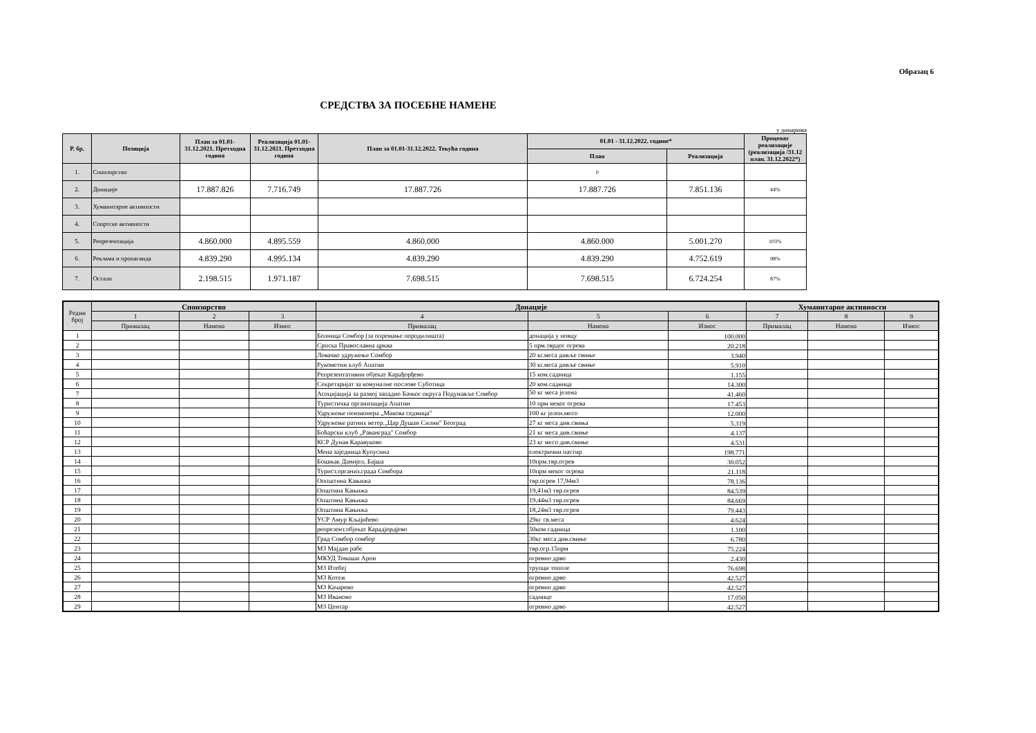Образац 6
СРЕДСТВА ЗА ПОСЕБНЕ НАМЕНЕ
у динарима
| Р. бр. | Позиција | План за 01.01-31.12.2021. Претходна година | Реализација 01.01-31.12.2021. Претходна година | План за 01.01-31.12.2022. Текућа година | 01.01 - 31.12.2022. године* | | Проценат реализације (реализација /31.12 план. 31.12.2022*) |
| --- | --- | --- | --- | --- | --- | --- | --- |
| | | | | | План | Реализација | |
| 1. | Спонзорство | | | | 0 | | |
| 2. | Донације | 17.887.826 | 7.716.749 | 17.887.726 | 17.887.726 | 7.851.136 | 44% |
| 3. | Хуманитарне активности | | | | | | |
| 4. | Спортске активности | | | | | | |
| 5. | Репрезентација | 4.860.000 | 4.895.559 | 4.860.000 | 4.860.000 | 5.001.270 | 103% |
| 6. | Реклама и пропаганда | 4.839.290 | 4.995.134 | 4.839.290 | 4.839.290 | 4.752.619 | 98% |
| 7. | Остало | 2.198.515 | 1.971.187 | 7.698.515 | 7.698.515 | 6.724.254 | 87% |
| Редни број | Спонзорство | | | Донације | | | Хуманитарне активности | | |
| --- | --- | --- | --- | --- | --- | --- | --- | --- | --- |
| | 1 | 2 | 3 | 4 | 5 | 6 | 7 | 8 | 9 |
| | Прималац | Намена | Износ | Прималац | Намена | Износ | Прималац | Намена | Износ |
| 1 | | | | Болница Сомбор (за опремање породилишта) | донација у новцу | 100.000 | | | |
| 2 | | | | Српска Православна црква | 5 прм.тврдог огрева | 20.218 | | | |
| 3 | | | | Ловачко удружење Сомбор | 20 кг.меса дивље свиње | 3.940 | | | |
| 4 | | | | Рукометни клуб Апатин | 30 кг.меса дивље свиње | 5.910 | | | |
| 5 | | | | Репрезентативни објекат Карађорђево | 15 ком.садница | 1.155 | | | |
| 6 | | | | Секретаријат за комуналне послове Суботица | 20 ком.садница | 14.300 | | | |
| 7 | | | | Асоцијација за развој западно Бачког округа Подунавље Сомбор | 50 кг меса јелена | 41.460 | | | |
| 8 | | | | Туристичка организација Апатин | 10 прм меког огрева | 17.453 | | | |
| 9 | | | | Удружење пензионера „Макова седмица" | 100 кг јелен.месо | 12.000 | | | |
| 10 | | | | Удружење ратних ветер.„Цар Душан Силни" Београд | 27 кг меса див.свиња | 5.319 | | | |
| 11 | | | | Боћарски клуб „Раванград" Сомбор | 21 кг меса див.свиње | 4.137 | | | |
| 12 | | | | КСР Дунав Каравуково | 23 кг месо див.свиње | 4.531 | | | |
| 13 | | | | Мена заједница Купусина | електрични пастир | 198.771 | | | |
| 14 | | | | Бошњак Данијел, Бајша | 10прм.твр.огрев | 30.052 | | | |
| 15 | | | | Турист.организ.града Сомбора | 10прм меког огрева | 21.118 | | | |
| 16 | | | | Оопштина Кањижа | твр.огрев 17,94м3 | 78.136 | | | |
| 17 | | | | Општина Кањижа | 19,41м3 твр.огрев | 84.539 | | | |
| 18 | | | | Општина Кањижа | 19,44м3 твр.огрев | 84.669 | | | |
| 19 | | | | Општина Кањижа | 18,24м3 твр.огрев | 79.443 | | | |
| 20 | | | | УСР Амур Кљајићево | 29кг св.меса | 4.624 | | | |
| 21 | | | | репрезент.објекат Карадјордјево | 50ком садница | 1.100 | | | |
| 22 | | | | Град Сомбор сомбор | 30кг меса див.свиње | 6.780 | | | |
| 23 | | | | МЗ Мајдан рабе | твр.огр.15прм | 75.224 | | | |
| 24 | | | | МКУД Томаши Арон | огревно дрво | 2.430 | | | |
| 25 | | | | МЗ Итебеј | трупци тополе | 76.698 | | | |
| 26 | | | | МЗ Котеж | огревно дрво | 42.527 | | | |
| 27 | | | | МЗ Качарево | огревно дрво | 42.527 | | | |
| 28 | | | | МЗ Иваново | саднице | 17.050 | | | |
| 29 | | | | МЗ Центар | огревно дрво | 42.527 | | | |